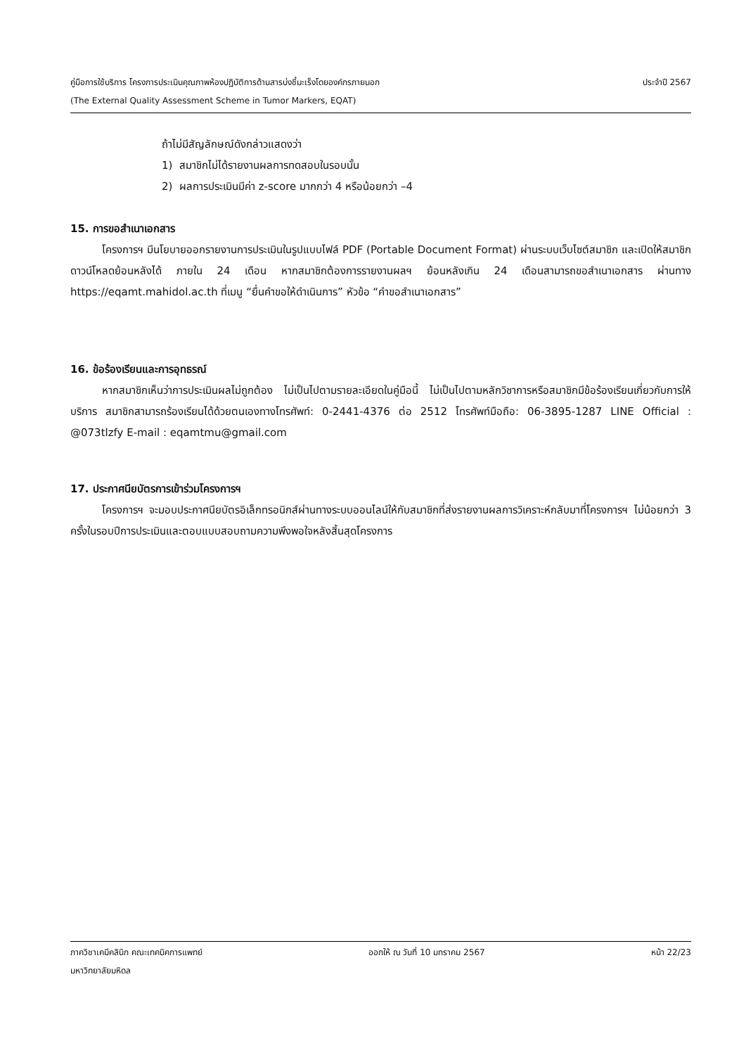คู่มือการใช้บริการ โครงการประเมินคุณภาพห้องปฏิบัติการด้านสารบ่งชี้มะเร็งโดยองค์กรภายนอก ประจำปี 2567
(The External Quality Assessment Scheme in Tumor Markers, EQAT)
ถ้าไม่มีสัญลักษณ์ดังกล่าวแสดงว่า
1) สมาชิกไม่ได้รายงานผลการทดสอบในรอบนั้น
2) ผลการประเมินมีค่า z-score มากกว่า 4 หรือน้อยกว่า –4
15. การขอสำเนาเอกสาร
   โครงการฯ มีนโยบายออกรายงานการประเมินในรูปแบบไฟล์ PDF (Portable Document Format) ผ่านระบบเว็บไซต์สมาชิก และเปิดให้สมาชิกดาวน์โหลดย้อนหลังได้ ภายใน 24 เดือน หากสมาชิกต้องการรายงานผลฯ ย้อนหลังเกิน 24 เดือนสามารถขอสำเนาเอกสาร ผ่านทาง https://eqamt.mahidol.ac.th ที่เมนู “ยื่นคำขอให้ดำเนินการ” หัวข้อ “คำขอสำเนาเอกสาร”
16. ข้อร้องเรียนและการอุทธรณ์
   หากสมาชิกเห็นว่าการประเมินผลไม่ถูกต้อง ไม่เป็นไปตามรายละเอียดในคู่มือนี้ ไม่เป็นไปตามหลักวิชาการหรือสมาชิกมีข้อร้องเรียนเกี่ยวกับการให้บริการ สมาชิกสามารถร้องเรียนได้ด้วยตนเองทางโทรศัพท์: 0-2441-4376 ต่อ 2512 โทรศัพท์มือถือ: 06-3895-1287 LINE Official : @073tlzfy E-mail : eqamtmu@gmail.com
17. ประกาศนียบัตรการเข้าร่วมโครงการฯ
   โครงการฯ จะมอบประกาศนียบัตรอิเล็กทรอนิกส์ผ่านทางระบบออนไลน์ให้กับสมาชิกที่ส่งรายงานผลการวิเคราะห์กลับมาที่โครงการฯ ไม่น้อยกว่า 3 ครั้งในรอบปีการประเมินและตอบแบบสอบถามความพึงพอใจหลังสิ้นสุดโครงการ
ภาควิชาเคมีคลินิก คณะเทคนิคการแพทย์ ออกให้ ณ วันที่ 10 มกราคม 2567 หน้า 22/23
มหาวิทยาลัยมหิดล